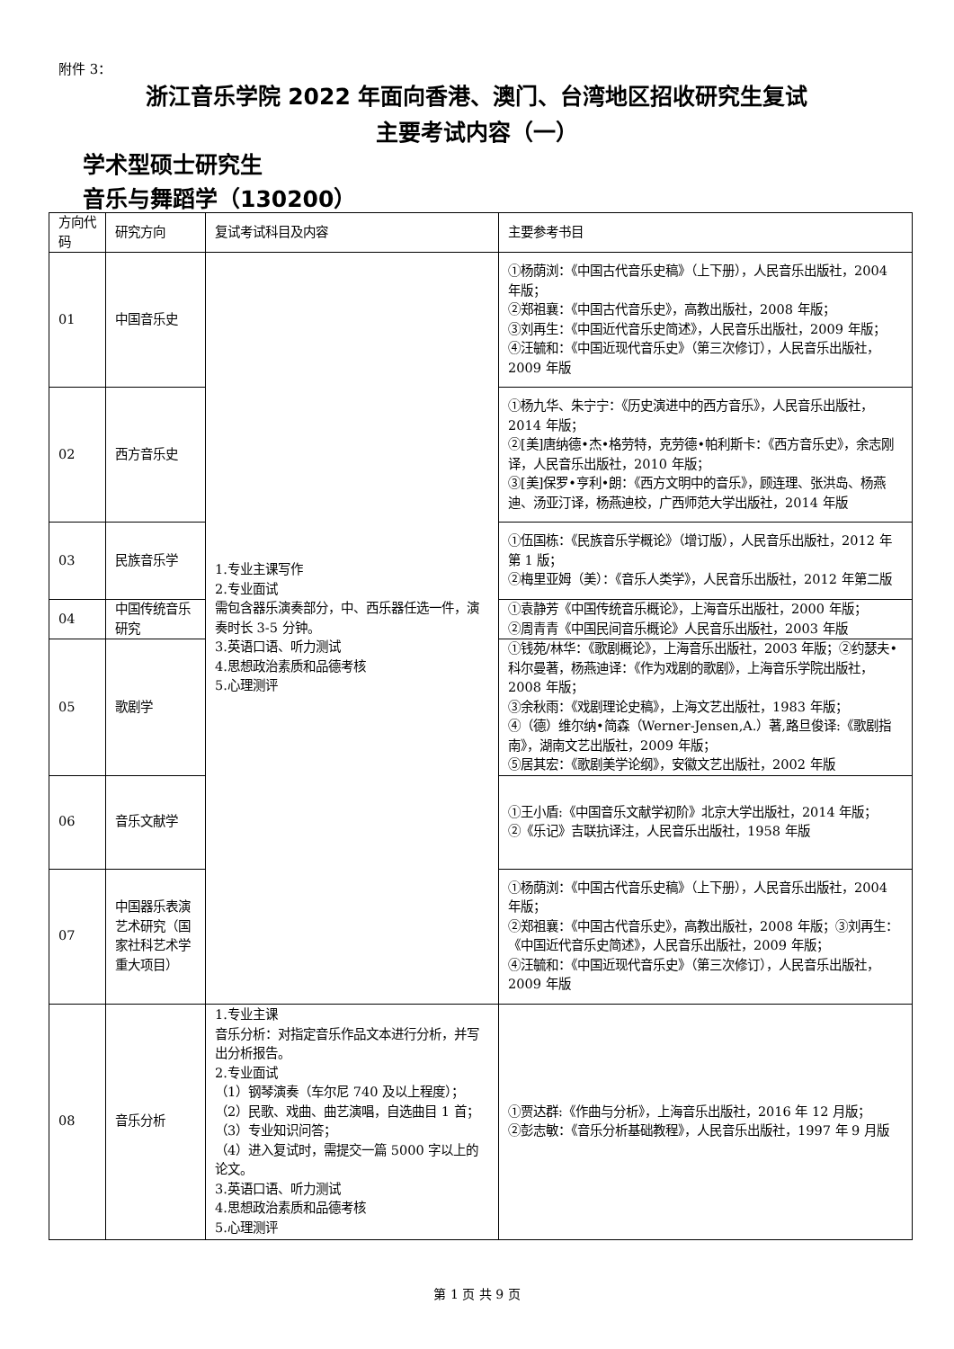附件 3：
浙江音乐学院 2022 年面向香港、澳门、台湾地区招收研究生复试
主要考试内容（一）
学术型硕士研究生
音乐与舞蹈学（130200）
| 方向代码 | 研究方向 | 复试考试科目及内容 | 主要参考书目 |
| --- | --- | --- | --- |
| 01 | 中国音乐史 | 1.专业主课写作 2.专业面试 需包含器乐演奏部分，中、西乐器任选一件，演奏时长 3-5 分钟。 3.英语口语、听力测试 4.思想政治素质和品德考核 5.心理测评 | ①杨荫浏：《中国古代音乐史稿》（上下册），人民音乐出版社，2004 年版； ②郑祖襄：《中国古代音乐史》，高教出版社，2008 年版； ③刘再生：《中国近代音乐史简述》，人民音乐出版社，2009 年版； ④汪毓和：《中国近现代音乐史》（第三次修订），人民音乐出版社，2009 年版 |
| 02 | 西方音乐史 | | ①杨九华、朱宁宁：《历史演进中的西方音乐》，人民音乐出版社，2014 年版； ②[美]唐纳德•杰•格劳特，克劳德•帕利斯卡：《西方音乐史》，余志刚译，人民音乐出版社，2010 年版； ③[美]保罗•亨利•朗：《西方文明中的音乐》，顾连理、张洪岛、杨燕迪、汤亚汀译，杨燕迪校，广西师范大学出版社，2014 年版 |
| 03 | 民族音乐学 | | ①伍国栋：《民族音乐学概论》（增订版），人民音乐出版社，2012 年第 1 版； ②梅里亚姆（美）：《音乐人类学》，人民音乐出版社，2012 年第二版 |
| 04 | 中国传统音乐研究 | | ①袁静芳《中国传统音乐概论》，上海音乐出版社，2000 年版； ②周青青《中国民间音乐概论》人民音乐出版社，2003 年版 |
| 05 | 歌剧学 | | ①钱苑/林华：《歌剧概论》，上海音乐出版社，2003 年版；②约瑟夫•科尔曼著，杨燕迪译：《作为戏剧的歌剧》，上海音乐学院出版社，2008 年版； ③余秋雨：《戏剧理论史稿》，上海文艺出版社，1983 年版； ④（德）维尔纳•简森（Werner-Jensen,A.）著,路旦俊译:《歌剧指南》，湖南文艺出版社，2009 年版； ⑤居其宏：《歌剧美学论纲》，安徽文艺出版社，2002 年版 |
| 06 | 音乐文献学 | | ①王小盾:《中国音乐文献学初阶》北京大学出版社，2014 年版； ②《乐记》吉联抗译注，人民音乐出版社，1958 年版 |
| 07 | 中国器乐表演艺术研究（国家社科艺术学重大项目） | | ①杨荫浏：《中国古代音乐史稿》（上下册），人民音乐出版社，2004 年版； ②郑祖襄：《中国古代音乐史》，高教出版社，2008 年版；③刘再生：《中国近代音乐史简述》，人民音乐出版社，2009 年版； ④汪毓和：《中国近现代音乐史》（第三次修订），人民音乐出版社，2009 年版 |
| 08 | 音乐分析 | 1.专业主课 音乐分析：对指定音乐作品文本进行分析，并写出分析报告。 2.专业面试 （1）钢琴演奏（车尔尼 740 及以上程度）； （2）民歌、戏曲、曲艺演唱，自选曲目 1 首； （3）专业知识问答； （4）进入复试时，需提交一篇 5000 字以上的论文。 3.英语口语、听力测试 4.思想政治素质和品德考核 5.心理测评 | ①贾达群:《作曲与分析》，上海音乐出版社，2016 年 12 月版； ②彭志敏：《音乐分析基础教程》，人民音乐出版社，1997 年 9 月版 |
第 1 页 共 9 页